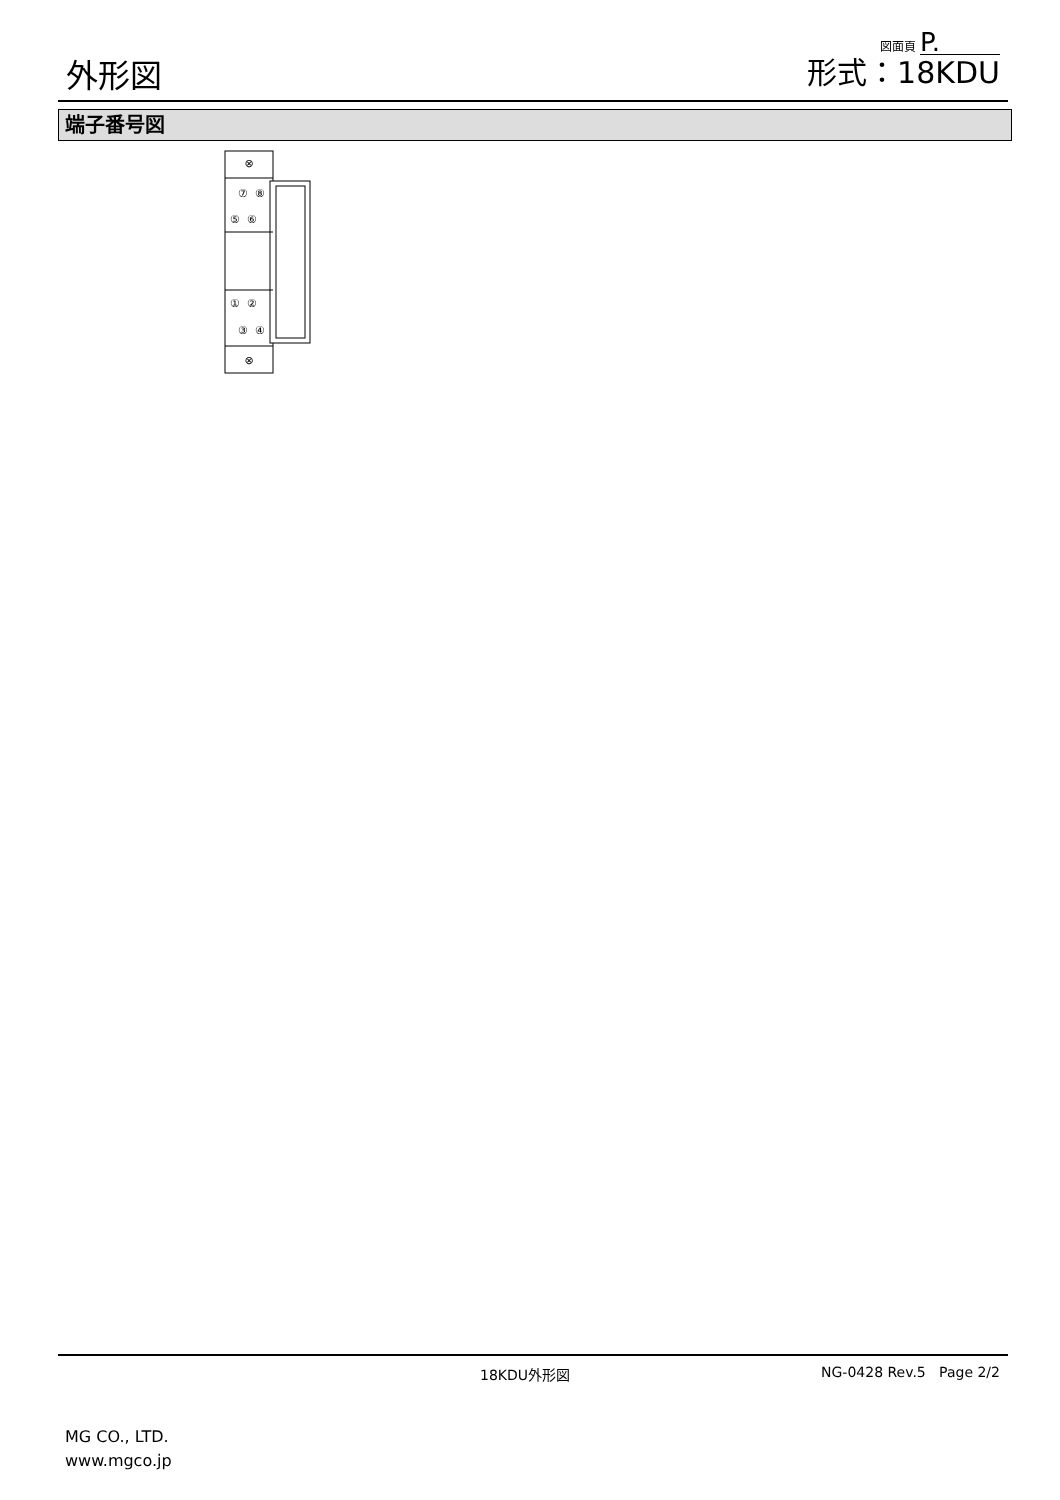外形図
図面頁 P.
形式：18KDU
端子番号図
⊗
⊗
⑦
⑧
⑤
⑥
①
②
③
④
18KDU外形図 NG-0428 Rev.5 Page 2/2
MG CO., LTD.
www.mgco.jp